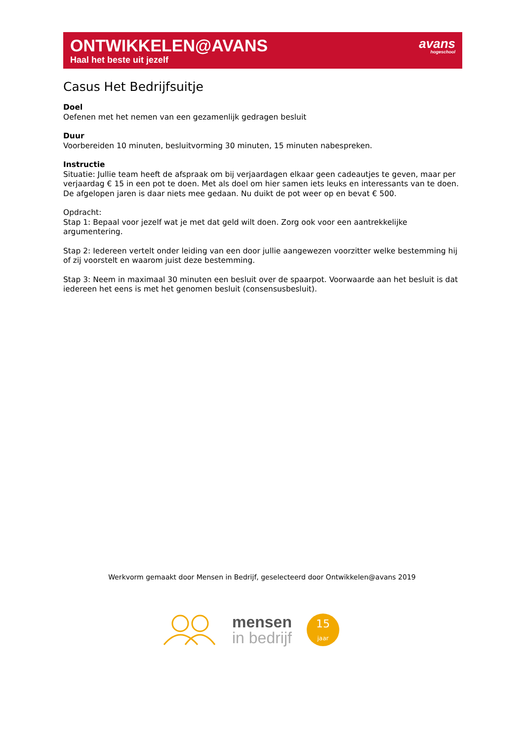ONTWIKKELEN@AVANS
Haal het beste uit jezelf
avans
hogeschool
Casus Het Bedrijfsuitje
Doel
Oefenen met het nemen van een gezamenlijk gedragen besluit
Duur
Voorbereiden 10 minuten, besluitvorming 30 minuten, 15 minuten nabespreken.
Instructie
Situatie: Jullie team heeft de afspraak om bij verjaardagen elkaar geen cadeautjes te geven, maar per verjaardag € 15 in een pot te doen. Met als doel om hier samen iets leuks en interessants van te doen. De afgelopen jaren is daar niets mee gedaan. Nu duikt de pot weer op en bevat € 500.
Opdracht:
Stap 1: Bepaal voor jezelf wat je met dat geld wilt doen. Zorg ook voor een aantrekkelijke argumentering.
Stap 2: Iedereen vertelt onder leiding van een door jullie aangewezen voorzitter welke bestemming hij of zij voorstelt en waarom juist deze bestemming.
Stap 3: Neem in maximaal 30 minuten een besluit over de spaarpot. Voorwaarde aan het besluit is dat iedereen het eens is met het genomen besluit (consensusbesluit).
Werkvorm gemaakt door Mensen in Bedrijf, geselecteerd door Ontwikkelen@avans 2019
mensen
in bedrijf
15
jaar